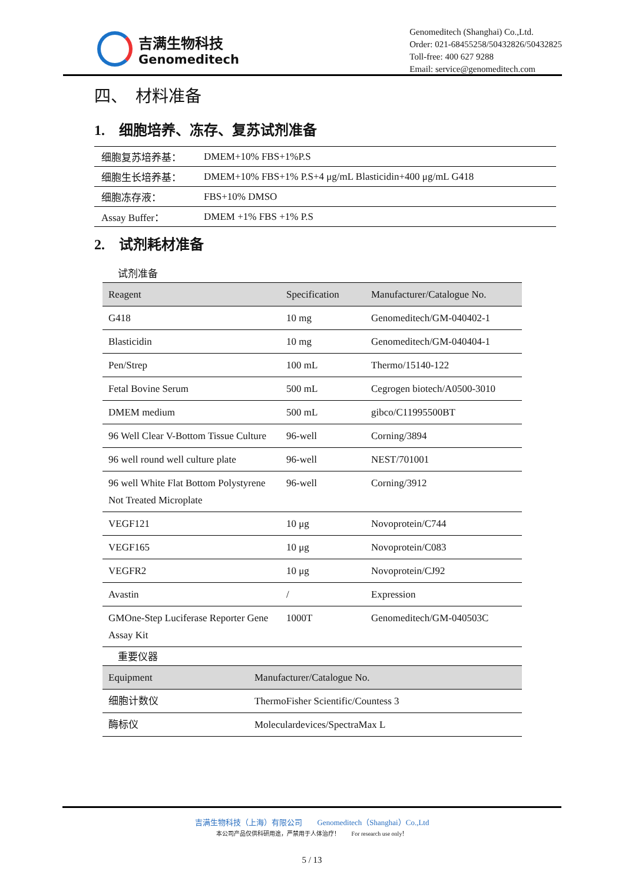吉满生物科技
Genomeditech
Genomeditech (Shanghai) Co.,Ltd.
Order: 021-68455258/50432826/50432825
Toll-free: 400 627 9288
Email: service@genomeditech.com
四、　材料准备
1.　细胞培养、冻存、复苏试剂准备
| 细胞复苏培养基： | DMEM+10% FBS+1%P.S |
| 细胞生长培养基： | DMEM+10% FBS+1% P.S+4 μg/mL Blasticidin+400 μg/mL G418 |
| 细胞冻存液： | FBS+10% DMSO |
| Assay Buffer： | DMEM +1% FBS +1% P.S |
2.　试剂耗材准备
试剂准备
| Reagent | Specification | Manufacturer/Catalogue No. |
| --- | --- | --- |
| G418 | 10 mg | Genomeditech/GM-040402-1 |
| Blasticidin | 10 mg | Genomeditech/GM-040404-1 |
| Pen/Strep | 100 mL | Thermo/15140-122 |
| Fetal Bovine Serum | 500 mL | Cegrogen biotech/A0500-3010 |
| DMEM medium | 500 mL | gibco/C11995500BT |
| 96 Well Clear V-Bottom Tissue Culture | 96-well | Corning/3894 |
| 96 well round well culture plate | 96-well | NEST/701001 |
| 96 well White Flat Bottom Polystyrene Not Treated Microplate | 96-well | Corning/3912 |
| VEGF121 | 10 μg | Novoprotein/C744 |
| VEGF165 | 10 μg | Novoprotein/C083 |
| VEGFR2 | 10 μg | Novoprotein/CJ92 |
| Avastin | / | Expression |
| GMOne-Step Luciferase Reporter Gene Assay Kit | 1000T | Genomeditech/GM-040503C |
重要仪器
| Equipment | Manufacturer/Catalogue No. |
| --- | --- |
| 细胞计数仪 | ThermoFisher Scientific/Countess 3 |
| 酶标仪 | Moleculardevices/SpectraMax L |
吉满生物科技（上海）有限公司　　Genomeditech（Shanghai）Co.,Ltd
本公司产品仅供科研用途，严禁用于人体治疗！　　For research use only！
5 / 13